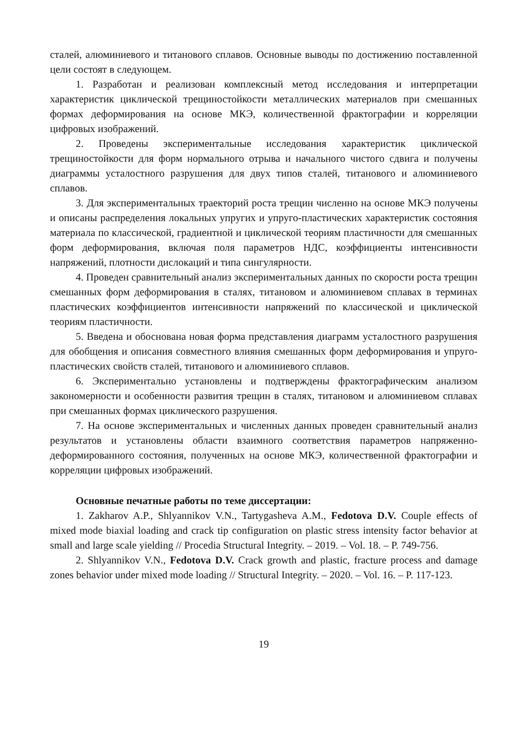сталей, алюминиевого и титанового сплавов. Основные выводы по достижению поставленной цели состоят в следующем.
1. Разработан и реализован комплексный метод исследования и интерпретации характеристик циклической трещиностойкости металлических материалов при смешанных формах деформирования на основе МКЭ, количественной фрактографии и корреляции цифровых изображений.
2. Проведены экспериментальные исследования характеристик циклической трещиностойкости для форм нормального отрыва и начального чистого сдвига и получены диаграммы усталостного разрушения для двух типов сталей, титанового и алюминиевого сплавов.
3. Для экспериментальных траекторий роста трещин численно на основе МКЭ получены и описаны распределения локальных упругих и упруго-пластических характеристик состояния материала по классической, градиентной и циклической теориям пластичности для смешанных форм деформирования, включая поля параметров НДС, коэффициенты интенсивности напряжений, плотности дислокаций и типа сингулярности.
4. Проведен сравнительный анализ экспериментальных данных по скорости роста трещин смешанных форм деформирования в сталях, титановом и алюминиевом сплавах в терминах пластических коэффициентов интенсивности напряжений по классической и циклической теориям пластичности.
5. Введена и обоснована новая форма представления диаграмм усталостного разрушения для обобщения и описания совместного влияния смешанных форм деформирования и упруго-пластических свойств сталей, титанового и алюминиевого сплавов.
6. Экспериментально установлены и подтверждены фрактографическим анализом закономерности и особенности развития трещин в сталях, титановом и алюминиевом сплавах при смешанных формах циклического разрушения.
7. На основе экспериментальных и численных данных проведен сравнительный анализ результатов и установлены области взаимного соответствия параметров напряженно-деформированного состояния, полученных на основе МКЭ, количественной фрактографии и корреляции цифровых изображений.
Основные печатные работы по теме диссертации:
1. Zakharov A.P., Shlyannikov V.N., Tartygasheva A.M., Fedotova D.V. Couple effects of mixed mode biaxial loading and crack tip configuration on plastic stress intensity factor behavior at small and large scale yielding // Procedia Structural Integrity. – 2019. – Vol. 18. – P. 749-756.
2. Shlyannikov V.N., Fedotova D.V. Crack growth and plastic, fracture process and damage zones behavior under mixed mode loading // Structural Integrity. – 2020. – Vol. 16. – P. 117-123.
19